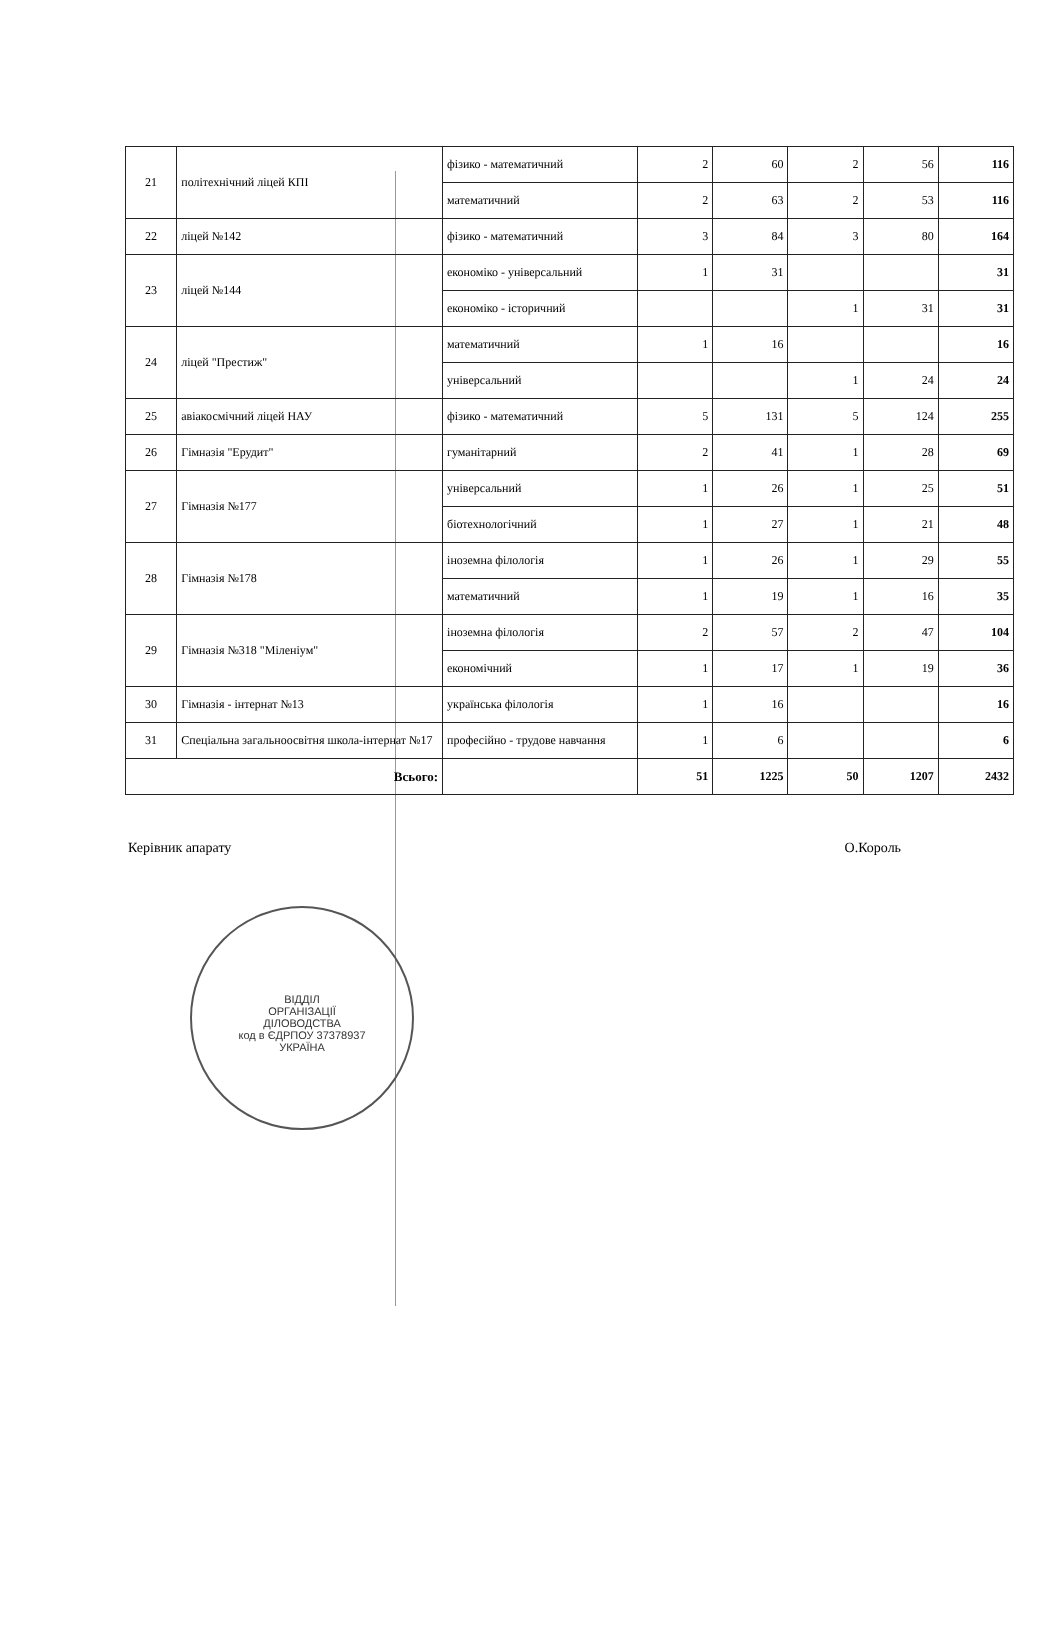| 21 | політехнічний ліцей КПІ | фізико - математичний | 2 | 60 | 2 | 56 | 116 |
| | | математичний | 2 | 63 | 2 | 53 | 116 |
| 22 | ліцей №142 | фізико - математичний | 3 | 84 | 3 | 80 | 164 |
| 23 | ліцей №144 | економіко - універсальний | 1 | 31 | | | 31 |
| | | економіко - історичний | | | 1 | 31 | 31 |
| 24 | ліцей "Престиж" | математичний | 1 | 16 | | | 16 |
| | | універсальний | | | 1 | 24 | 24 |
| 25 | авіакосмічний ліцей НАУ | фізико - математичний | 5 | 131 | 5 | 124 | 255 |
| 26 | Гімназія "Ерудит" | гуманітарний | 2 | 41 | 1 | 28 | 69 |
| 27 | Гімназія №177 | універсальний | 1 | 26 | 1 | 25 | 51 |
| | | біотехнологічний | 1 | 27 | 1 | 21 | 48 |
| 28 | Гімназія №178 | іноземна філологія | 1 | 26 | 1 | 29 | 55 |
| | | математичний | 1 | 19 | 1 | 16 | 35 |
| 29 | Гімназія №318 "Міленіум" | іноземна філологія | 2 | 57 | 2 | 47 | 104 |
| | | економічний | 1 | 17 | 1 | 19 | 36 |
| 30 | Гімназія - інтернат №13 | українська філологія | 1 | 16 | | | 16 |
| 31 | Спеціальна загальноосвітня школа-інтернат №17 | професійно - трудове навчання | 1 | 6 | | | 6 |
| Всього: | | | 51 | 1225 | 50 | 1207 | 2432 |
Керівник апарату О.Король
ВІДДІЛ
ОРГАНІЗАЦІЇ
ДІЛОВОДСТВА
код в ЄДРПОУ 37378937
УКРАЇНА